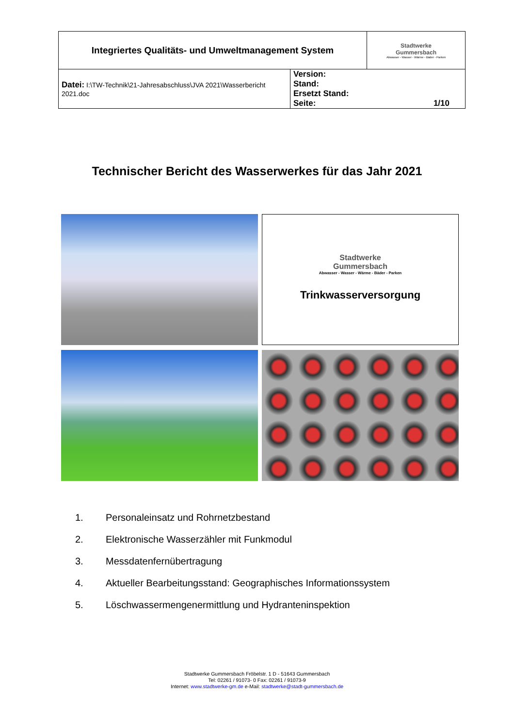| Integriertes Qualitäts- und Umweltmanagement System | | Stadtwerke Gummersbach Abwasser - Wasser - Wärme - Bäder - Parken |
| Datei: I:\TW-Technik\21-Jahresabschluss\JVA 2021\Wasserbericht 2021.doc | Version: Stand: Ersetzt Stand: Seite: 1/10 | |
Technischer Bericht des Wasserwerkes für das Jahr 2021
Stadtwerke
Gummersbach
Abwasser - Wasser - Wärme - Bäder - Parken
Trinkwasserversorgung
1. Personaleinsatz und Rohrnetzbestand
2. Elektronische Wasserzähler mit Funkmodul
3. Messdatenfernübertragung
4. Aktueller Bearbeitungsstand: Geographisches Informationssystem
5. Löschwassermengenermittlung und Hydranteninspektion
Stadtwerke Gummersbach Fröbelstr. 1 D - 51643 Gummersbach
Tel: 02261 / 91073- 0 Fax: 02261 / 91073-9
Internet: www.stadtwerke-gm.de e-Mail: stadtwerke@stadt-gummersbach.de